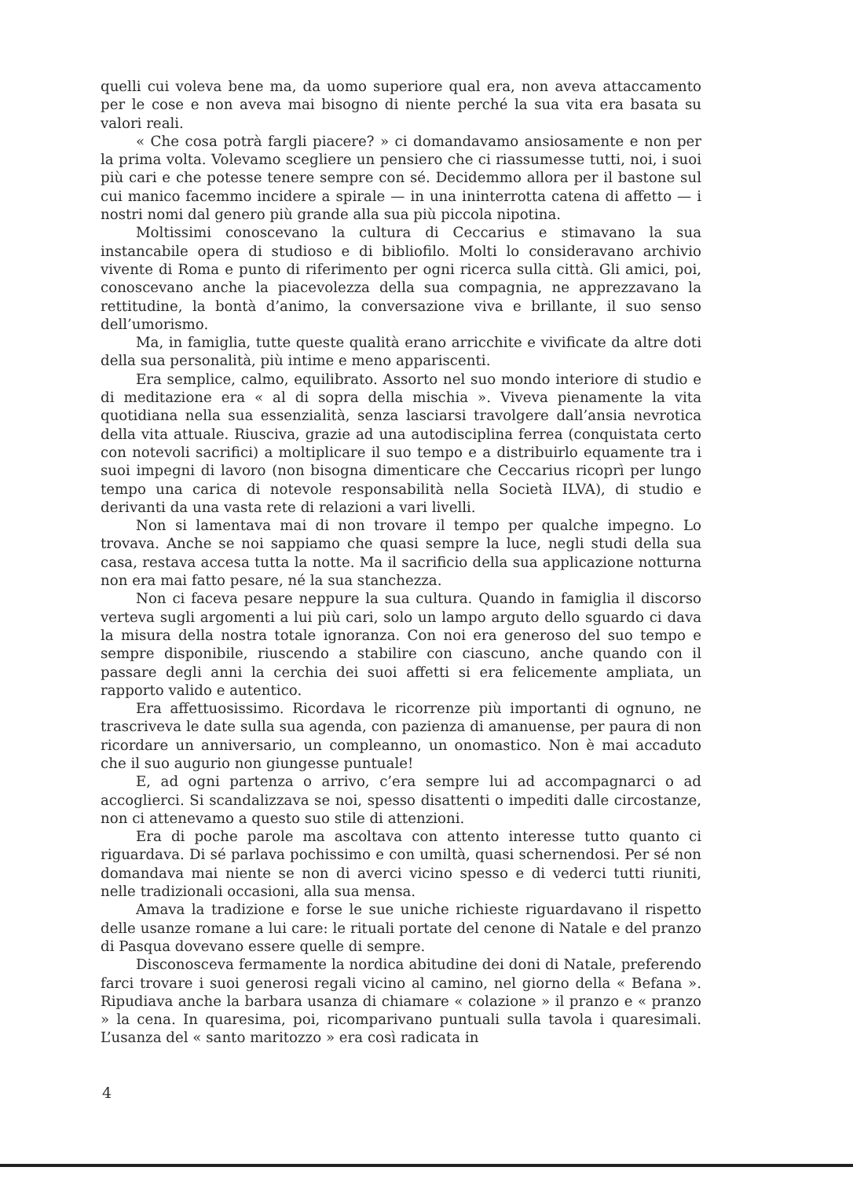quelli cui voleva bene ma, da uomo superiore qual era, non aveva attaccamento per le cose e non aveva mai bisogno di niente perché la sua vita era basata su valori reali.
« Che cosa potrà fargli piacere? » ci domandavamo ansiosamente e non per la prima volta. Volevamo scegliere un pensiero che ci riassumesse tutti, noi, i suoi più cari e che potesse tenere sempre con sé. Decidemmo allora per il bastone sul cui manico facemmo incidere a spirale — in una ininterrotta catena di affetto — i nostri nomi dal genero più grande alla sua più piccola nipotina.
Moltissimi conoscevano la cultura di Ceccarius e stimavano la sua instancabile opera di studioso e di bibliofilo. Molti lo consideravano archivio vivente di Roma e punto di riferimento per ogni ricerca sulla città. Gli amici, poi, conoscevano anche la piacevolezza della sua compagnia, ne apprezzavano la rettitudine, la bontà d’animo, la conversazione viva e brillante, il suo senso dell’umorismo.
Ma, in famiglia, tutte queste qualità erano arricchite e vivificate da altre doti della sua personalità, più intime e meno appariscenti.
Era semplice, calmo, equilibrato. Assorto nel suo mondo interiore di studio e di meditazione era « al di sopra della mischia ». Viveva pienamente la vita quotidiana nella sua essenzialità, senza lasciarsi travolgere dall’ansia nevrotica della vita attuale. Riusciva, grazie ad una autodisciplina ferrea (conquistata certo con notevoli sacrifici) a moltiplicare il suo tempo e a distribuirlo equamente tra i suoi impegni di lavoro (non bisogna dimenticare che Ceccarius ricoprì per lungo tempo una carica di notevole responsabilità nella Società ILVA), di studio e derivanti da una vasta rete di relazioni a vari livelli.
Non si lamentava mai di non trovare il tempo per qualche impegno. Lo trovava. Anche se noi sappiamo che quasi sempre la luce, negli studi della sua casa, restava accesa tutta la notte. Ma il sacrificio della sua applicazione notturna non era mai fatto pesare, né la sua stanchezza.
Non ci faceva pesare neppure la sua cultura. Quando in famiglia il discorso verteva sugli argomenti a lui più cari, solo un lampo arguto dello sguardo ci dava la misura della nostra totale ignoranza. Con noi era generoso del suo tempo e sempre disponibile, riuscendo a stabilire con ciascuno, anche quando con il passare degli anni la cerchia dei suoi affetti si era felicemente ampliata, un rapporto valido e autentico.
Era affettuosissimo. Ricordava le ricorrenze più importanti di ognuno, ne trascriveva le date sulla sua agenda, con pazienza di amanuense, per paura di non ricordare un anniversario, un compleanno, un onomastico. Non è mai accaduto che il suo augurio non giungesse puntuale!
E, ad ogni partenza o arrivo, c’era sempre lui ad accompagnarci o ad accoglierci. Si scandalizzava se noi, spesso disattenti o impediti dalle circostanze, non ci attenevamo a questo suo stile di attenzioni.
Era di poche parole ma ascoltava con attento interesse tutto quanto ci riguardava. Di sé parlava pochissimo e con umiltà, quasi schernendosi. Per sé non domandava mai niente se non di averci vicino spesso e di vederci tutti riuniti, nelle tradizionali occasioni, alla sua mensa.
Amava la tradizione e forse le sue uniche richieste riguardavano il rispetto delle usanze romane a lui care: le rituali portate del cenone di Natale e del pranzo di Pasqua dovevano essere quelle di sempre.
Disconosceva fermamente la nordica abitudine dei doni di Natale, preferendo farci trovare i suoi generosi regali vicino al camino, nel giorno della « Befana ». Ripudiava anche la barbara usanza di chiamare « colazione » il pranzo e « pranzo » la cena. In quaresima, poi, ricomparivano puntuali sulla tavola i quaresimali. L’usanza del « santo maritozzo » era così radicata in
4